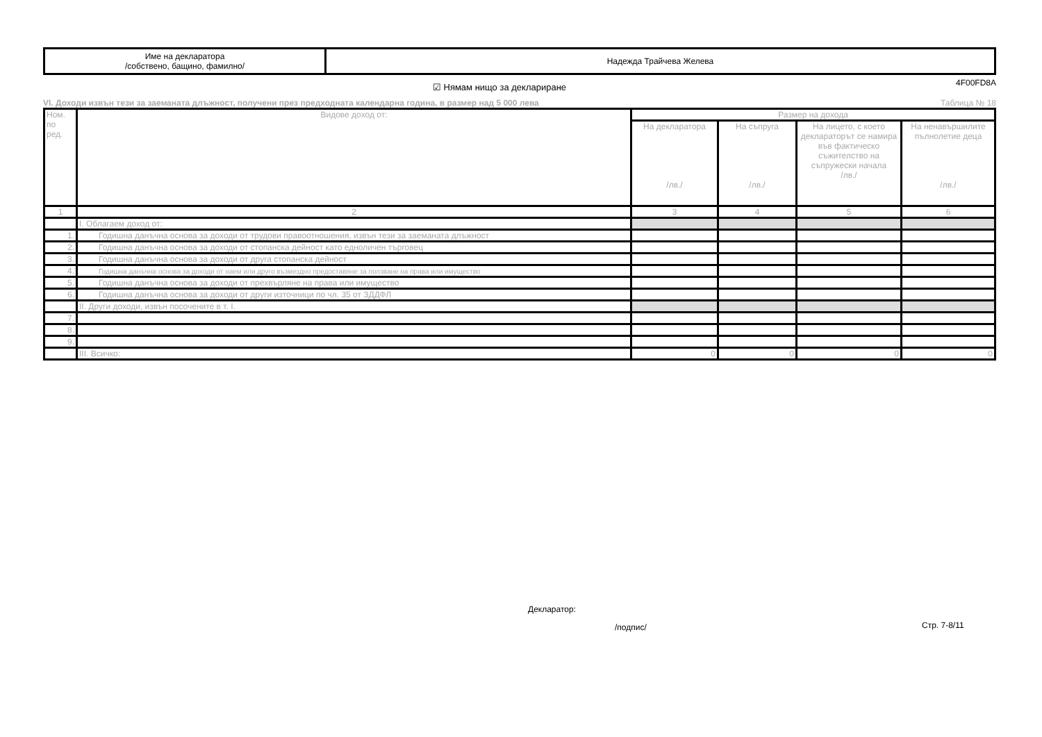| Име на декларатора /собствено, бащино, фамилно/ | Надежда Трайчева Желева |
4F00FD8A
☑ Нямам нищо за деклариране
VI. Доходи извън тези за заеманата длъжност, получени през предходната календарна година, в размер над 5 000 лева Таблица № 18
| Ном. по ред. | Видове доход от: | Размер на дохода | | | |
| --- | --- | --- | --- | --- | --- |
| | | На декларатора /лв./ | На съпруга /лв./ | На лицето, с което деклараторът се намира във фактическо съжителство на съпружески начала /лв./ | На ненавършилите пълнолетие деца /лв./ |
| 1 | 2 | 3 | 4 | 5 | 6 |
| | I. Облагаем доход от: | | | | |
| 1. | Годишна данъчна основа за доходи от трудови правоотношения, извън тези за заеманата длъжност | | | | |
| 2. | Годишна данъчна основа за доходи от стопанска дейност като едноличен търговец | | | | |
| 3. | Годишна данъчна основа за доходи от друга стопанска дейност | | | | |
| 4. | Годишна данъчна основа за доходи от наем или друго възмездно предоставяне за ползване на права или имущество | | | | |
| 5. | Годишна данъчна основа за доходи от прехвърляне на права или имущество | | | | |
| 6. | Годишна данъчна основа за доходи от други източници по чл. 35 от ЗДДФЛ | | | | |
| | II. Други доходи, извън посочените в т. I. | | | | |
| 7. | | | | | |
| 8. | | | | | |
| 9. | | | | | |
| | III. Всичко: | 0 | 0 | 0 | 0 |
Декларатор:
/подпис/ Стр. 7-8/11